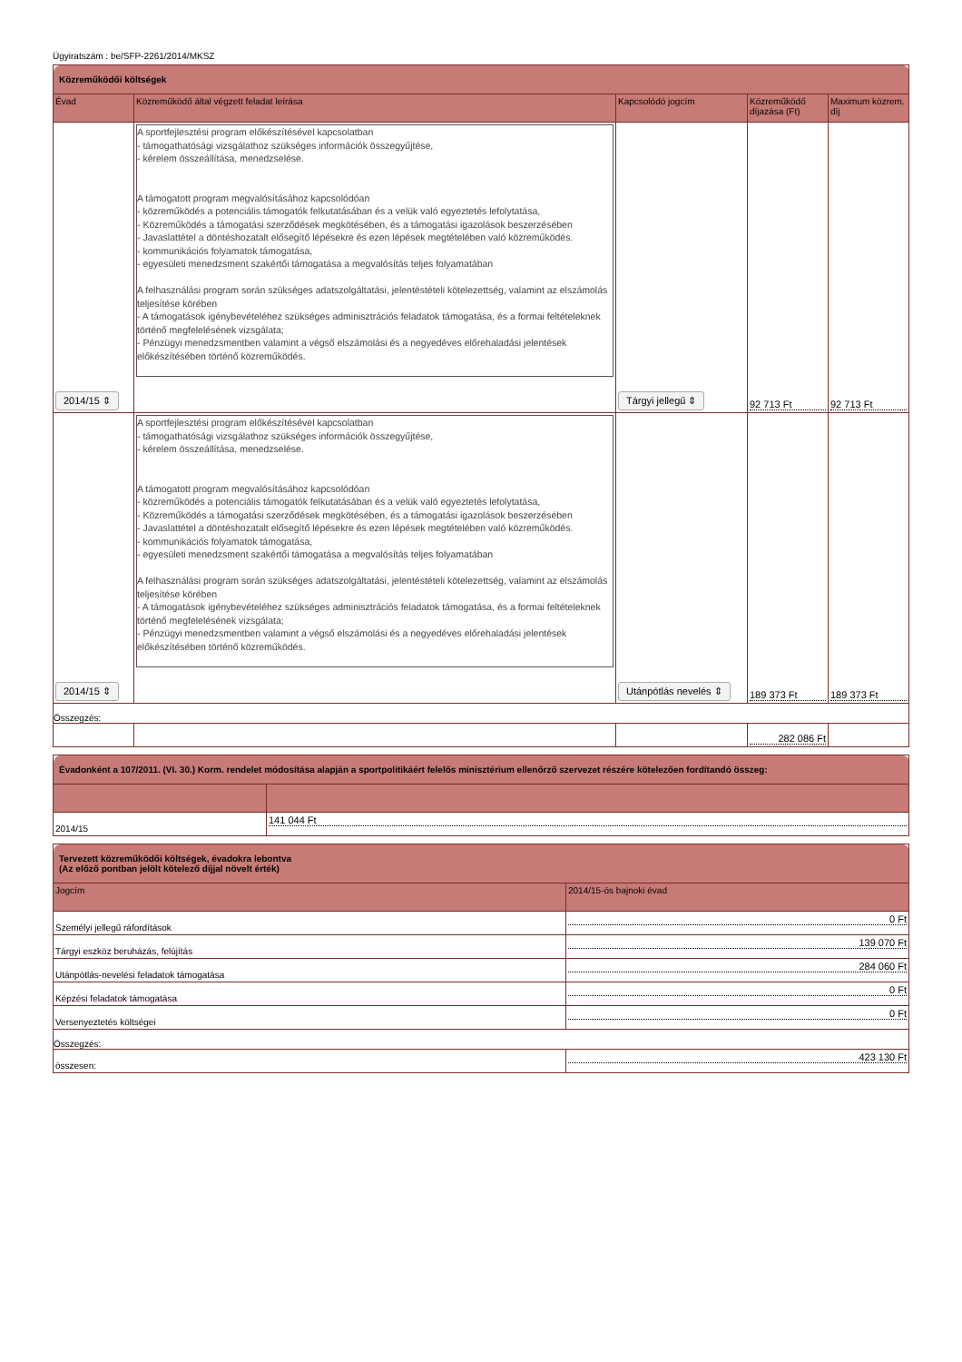Ügyiratszám : be/SFP-2261/2014/MKSZ
| Közreműködői költségek | | | | |
| Évad | Közreműködő által végzett feladat leírása | Kapcsolódó jogcím | Közreműködő díjazása (Ft) | Maximum közrem. díj |
| 2014/15 ⇕ | A sportfejlesztési program előkészítésével kapcsolatban - támogathatósági vizsgálathoz szükséges információk összegyűjtése, - kérelem összeállítása, menedzselése. A támogatott program megvalósításához kapcsolódóan - közreműködés a potenciális támogatók felkutatásában és a velük való egyeztetés lefolytatása, - Közreműködés a támogatási szerződések megkötésében, és a támogatási igazolások beszerzésében - Javaslattétel a döntéshozatalt elősegítő lépésekre és ezen lépések megtételében való közreműködés. - kommunikációs folyamatok támogatása, - egyesületi menedzsment szakértői támogatása a megvalósítás teljes folyamatában A felhasználási program során szükséges adatszolgáltatási, jelentéstételi kötelezettség, valamint az elszámolás teljesítése körében - A támogatások igénybevételéhez szükséges adminisztrációs feladatok támogatása, és a formai feltételeknek történő megfelelésének vizsgálata; - Pénzügyi menedzsmentben valamint a végső elszámolási és a negyedéves előrehaladási jelentések előkészítésében történő közreműködés. | Tárgyi jellegű ⇕ | 92 713 Ft | 92 713 Ft |
| 2014/15 ⇕ | A sportfejlesztési program előkészítésével kapcsolatban - támogathatósági vizsgálathoz szükséges információk összegyűjtése, - kérelem összeállítása, menedzselése. A támogatott program megvalósításához kapcsolódóan - közreműködés a potenciális támogatók felkutatásában és a velük való egyeztetés lefolytatása, - Közreműködés a támogatási szerződések megkötésében, és a támogatási igazolások beszerzésében - Javaslattétel a döntéshozatalt elősegítő lépésekre és ezen lépések megtételében való közreműködés. - kommunikációs folyamatok támogatása, - egyesületi menedzsment szakértői támogatása a megvalósítás teljes folyamatában A felhasználási program során szükséges adatszolgáltatási, jelentéstételi kötelezettség, valamint az elszámolás teljesítése körében - A támogatások igénybevételéhez szükséges adminisztrációs feladatok támogatása, és a formai feltételeknek történő megfelelésének vizsgálata; - Pénzügyi menedzsmentben valamint a végső elszámolási és a negyedéves előrehaladási jelentések előkészítésében történő közreműködés. | Utánpótlás nevelés ⇕ | 189 373 Ft | 189 373 Ft |
| Összegzés: | | | | |
| | | | 282 086 Ft | |
| Évadonként a 107/2011. (VI. 30.) Korm. rendelet módosítása alapján a sportpolitikáért felelős minisztérium ellenőrző szervezet részére kötelezően fordítandó összeg: | |
| 2014/15 | 141 044 Ft |
| Tervezett közreműködői költségek, évadokra lebontva (Az előző pontban jelölt kötelező díjjal növelt érték) | |
| Jogcím | 2014/15-ös bajnoki évad |
| Személyi jellegű ráfordítások | 0 Ft |
| Tárgyi eszköz beruházás, felújítás | 139 070 Ft |
| Utánpótlás-nevelési feladatok támogatása | 284 060 Ft |
| Képzési feladatok támogatása | 0 Ft |
| Versenyeztetés költségei | 0 Ft |
| Összegzés: | |
| összesen: | 423 130 Ft |